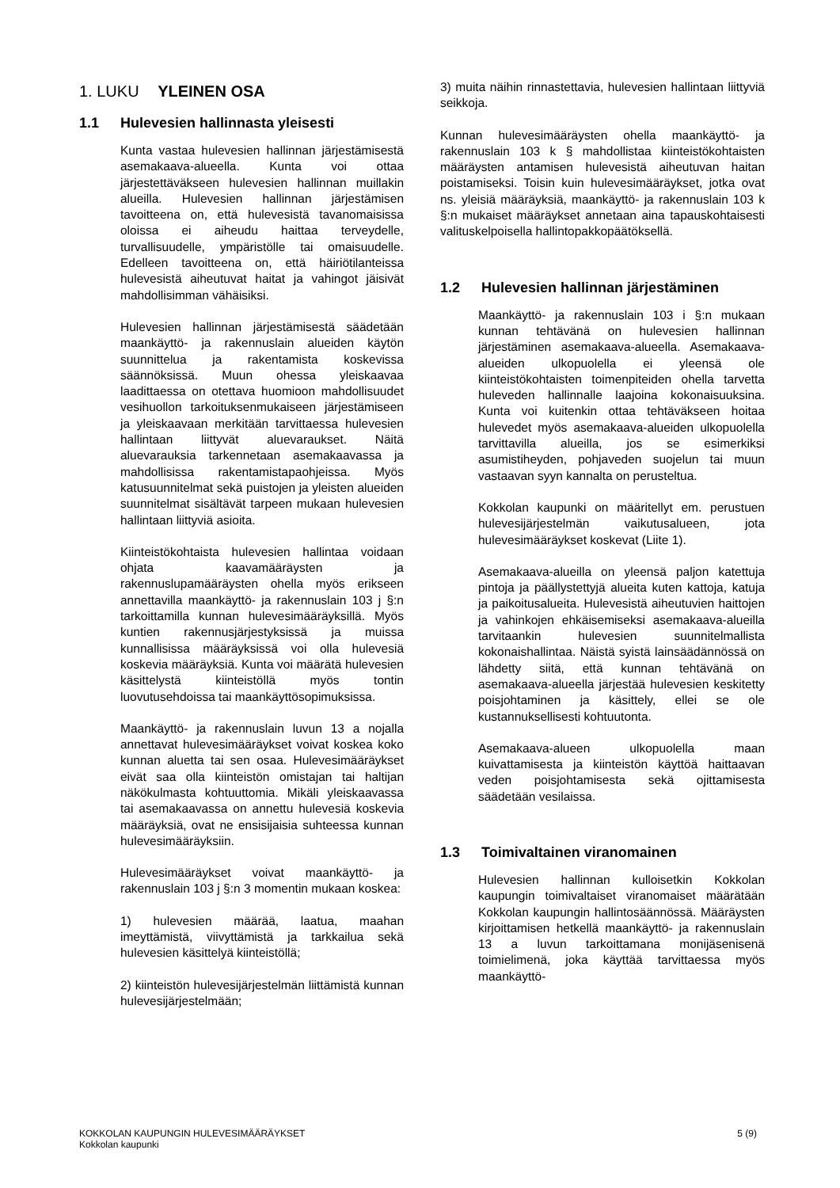1. LUKU YLEINEN OSA
1.1 Hulevesien hallinnasta yleisesti
Kunta vastaa hulevesien hallinnan järjestämisestä asemakaava-alueella. Kunta voi ottaa järjestettäväkseen hulevesien hallinnan muillakin alueilla. Hulevesien hallinnan järjestämisen tavoitteena on, että hulevesistä tavanomaisissa oloissa ei aiheudu haittaa terveydelle, turvallisuudelle, ympäristölle tai omaisuudelle. Edelleen tavoitteena on, että häiriötilanteissa hulevesistä aiheutuvat haitat ja vahingot jäisivät mahdollisimman vähäisiksi.
Hulevesien hallinnan järjestämisestä säädetään maankäyttö- ja rakennuslain alueiden käytön suunnittelua ja rakentamista koskevissa säännöksissä. Muun ohessa yleiskaavaa laadittaessa on otettava huomioon mahdollisuudet vesihuollon tarkoituksenmukaiseen järjestämiseen ja yleiskaavaan merkitään tarvittaessa hulevesien hallintaan liittyvät aluevaraukset. Näitä aluevarauksia tarkennetaan asemakaavassa ja mahdollisissa rakentamistapaohjeissa. Myös katusuunnitelmat sekä puistojen ja yleisten alueiden suunnitelmat sisältävät tarpeen mukaan hulevesien hallintaan liittyviä asioita.
Kiinteistökohtaista hulevesien hallintaa voidaan ohjata kaavamääräysten ja rakennuslupamääräysten ohella myös erikseen annettavilla maankäyttö- ja rakennuslain 103 j §:n tarkoittamilla kunnan hulevesimääräyksillä. Myös kuntien rakennusjärjestyksissä ja muissa kunnallisissa määräyksissä voi olla hulevesiä koskevia määräyksiä. Kunta voi määrätä hulevesien käsittelystä kiinteistöllä myös tontin luovutusehdoissa tai maankäyttösopimuksissa.
Maankäyttö- ja rakennuslain luvun 13 a nojalla annettavat hulevesimääräykset voivat koskea koko kunnan aluetta tai sen osaa. Hulevesimääräykset eivät saa olla kiinteistön omistajan tai haltijan näkökulmasta kohtuuttomia. Mikäli yleiskaavassa tai asemakaavassa on annettu hulevesiä koskevia määräyksiä, ovat ne ensisijaisia suhteessa kunnan hulevesimääräyksiin.
Hulevesimääräykset voivat maankäyttö- ja rakennuslain 103 j §:n 3 momentin mukaan koskea:
1) hulevesien määrää, laatua, maahan imeyttämistä, viivyttämistä ja tarkkailua sekä hulevesien käsittelyä kiinteistöllä;
2) kiinteistön hulevesijärjestelmän liittämistä kunnan hulevesijärjestelmään;
3) muita näihin rinnastettavia, hulevesien hallintaan liittyviä seikkoja.
Kunnan hulevesimääräysten ohella maankäyttö- ja rakennuslain 103 k § mahdollistaa kiinteistökohtaisten määräysten antamisen hulevesistä aiheutuvan haitan poistamiseksi. Toisin kuin hulevesimääräykset, jotka ovat ns. yleisiä määräyksiä, maankäyttö- ja rakennuslain 103 k §:n mukaiset määräykset annetaan aina tapauskohtaisesti valituskelpoisella hallintopakkopäätöksellä.
1.2 Hulevesien hallinnan järjestäminen
Maankäyttö- ja rakennuslain 103 i §:n mukaan kunnan tehtävänä on hulevesien hallinnan järjestäminen asemakaava-alueella. Asemakaava-alueiden ulkopuolella ei yleensä ole kiinteistökohtaisten toimenpiteiden ohella tarvetta huleveden hallinnalle laajoina kokonaisuuksina. Kunta voi kuitenkin ottaa tehtäväkseen hoitaa hulevedet myös asemakaava-alueiden ulkopuolella tarvittavilla alueilla, jos se esimerkiksi asumistiheyden, pohjaveden suojelun tai muun vastaavan syyn kannalta on perusteltua.
Kokkolan kaupunki on määritellyt em. perustuen hulevesijärjestelmän vaikutusalueen, jota hulevesimääräykset koskevat (Liite 1).
Asemakaava-alueilla on yleensä paljon katettuja pintoja ja päällystettyjä alueita kuten kattoja, katuja ja paikoitusalueita. Hulevesistä aiheutuvien haittojen ja vahinkojen ehkäisemiseksi asemakaava-alueilla tarvitaankin hulevesien suunnitelmallista kokonaishallintaa. Näistä syistä lainsäädännössä on lähdetty siitä, että kunnan tehtävänä on asemakaava-alueella järjestää hulevesien keskitetty poisjohtaminen ja käsittely, ellei se ole kustannuksellisesti kohtuutonta.
Asemakaava-alueen ulkopuolella maan kuivattamisesta ja kiinteistön käyttöä haittaavan veden poisjohtamisesta sekä ojittamisesta säädetään vesilaissa.
1.3 Toimivaltainen viranomainen
Hulevesien hallinnan kulloisetkin Kokkolan kaupungin toimivaltaiset viranomaiset määrätään Kokkolan kaupungin hallintosäännössä. Määräysten kirjoittamisen hetkellä maankäyttö- ja rakennuslain 13 a luvun tarkoittamana monijäsenisenä toimielimenä, joka käyttää tarvittaessa myös maankäyttö-
KOKKOLAN KAUPUNGIN HULEVESIMÄÄRÄYKSET
Kokkolan kaupunki
5 (9)